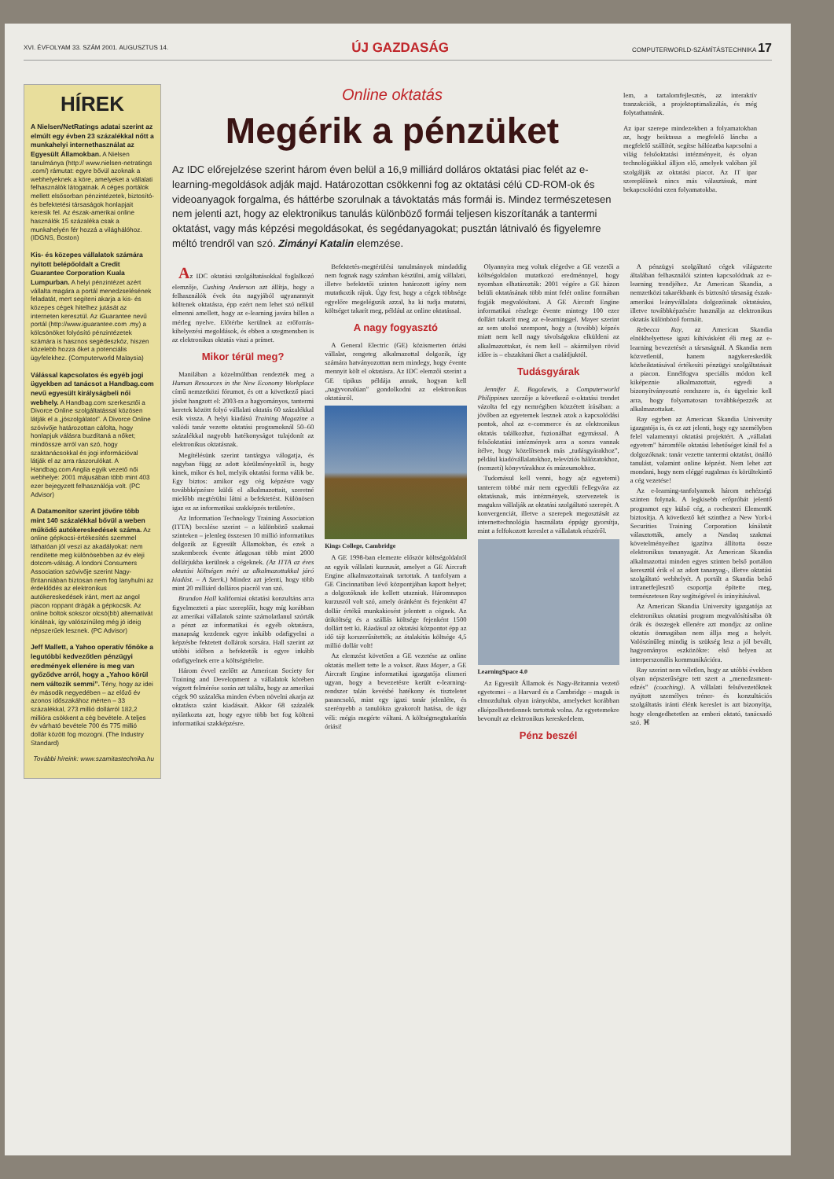XVI. ÉVFOLYAM 33. SZÁM 2001. AUGUSZTUS 14. ÚJ GAZDASÁG COMPUTERWORLD-SZÁMÍTÁSTECHNIKA 17
HÍREK
A Nielsen/NetRatings adatai szerint az elmúlt egy évben 23 százalékkal nőtt a munkahelyi internethasználat az Egyesült Államokban. A Nielsen tanulmánya (http:// www.nielsen-netratings .com/) rámutat: egyre bővül azoknak a webhelyeknek a köre, amelyeket a vállalati felhasználók látogatnak. A céges portálok mellett elsősorban pénzintézetek, biztosító- és befektetési társaságok honlapjait keresik fel. Az észak-amerikai online használók 15 százaléka csak a munkahelyén fér hozzá a világhálóhoz. (IDGNS, Boston)
Kis- és közepes vállalatok számára nyitott belépőoldalt a Credit Guarantee Corporation Kuala Lumpurban. A helyi pénzintézet azért vállalta magára a portál menedzselésének feladatát, mert segíteni akarja a kis- és közepes cégek hitelhez jutását az interneten keresztül. Az iGuarantee nevű portál (http://www.iguarantee.com .my) a kölcsönöket folyósító pénzintézetek számára is hasznos segédeszköz, hiszen közelebb hozza őket a potenciális ügyfelekhez. (Computerworld Malaysia)
Válással kapcsolatos és egyéb jogi ügyekben ad tanácsot a Handbag.com nevű egyesült királyságbeli női webhely. A Handbag.com szerkesztői a Divorce Online szolgáltatással közösen látják el a „jószolgálatot”. A Divorce Online szóvivője határozottan cáfolta, hogy honlapjuk válásra buzdítaná a nőket; mindössze arról van szó, hogy szaktanácsokkal és jogi információval látják el az arra rászorulókat. A Handbag.com Anglia egyik vezető női webhelye: 2001 májusában több mint 403 ezer bejegyzett felhasználója volt. (PC Advisor)
A Datamonitor szerint jövőre több mint 140 százalékkal bővül a weben működő autókereskedések száma. Az online gépkocsi-értékesítés szemmel láthatóan jól veszi az akadályokat: nem rendítette meg különösebben az év eleji dotcom-válság. A londoni Consumers Association szóvivője szerint Nagy-Britanniában biztosan nem fog lanyhulni az érdeklődés az elektronikus autókereskedések iránt, mert az angol piacon roppant drágák a gépkocsik. Az online boltok sokszor olcsó(bb) alternatívát kínálnak, így valószínűleg még jó ideig népszerűek lesznek. (PC Advisor)
Jeff Mallett, a Yahoo operatív főnöke a legutóbbi kedvezőtlen pénzügyi eredmények ellenére is meg van győződve arról, hogy a „Yahoo körül nem változik semmi”. Tény, hogy az idei év második negyedében – az előző év azonos időszakához mérten – 33 százalékkal, 273 millió dollárról 182,2 millióra csökkent a cég bevétele. A teljes év várható bevétele 700 és 775 millió dollár között fog mozogni. (The Industry Standard)
További híreink: www.szamitastechnika.hu
Online oktatás
Megérik a pénzüket
Az IDC előrejelzése szerint három éven belül a 16,9 milliárd dolláros oktatási piac felét az e-learning-megoldások adják majd. Határozottan csökkenni fog az oktatási célú CD-ROM-ok és videoanyagok forgalma, és háttérbe szorulnak a távoktatás más formái is. Mindez természetesen nem jelenti azt, hogy az elektronikus tanulás különböző formái teljesen kiszorítanák a tantermi oktatást, vagy más képzési megoldásokat, és segédanyagokat; pusztán látnivaló és figyelemre méltó trendről van szó. Zimányi Katalin elemzése.
lem, a tartalomfejlesztés, az interaktív tranzakciók, a projektoptimalizálás, és még folytathatnánk.
Az ipar szerepe mindezekben a folyamatokban az, hogy beiktassa a megfelelő láncba a megfelelő szállítót, segítse hálózatba kapcsolni a világ felsőoktatási intézményeit, és olyan technológiákkal álljon elő, amelyek valóban jól szolgálják az oktatási piacot. Az IT ipar szereplőinek nincs más választásuk, mint bekapcsolódni ezen folyamatokba.
Az IDC oktatási szolgáltatásokkal foglalkozó elemzője, Cushing Anderson azt állítja, hogy a felhasználók évek óta nagyjából ugyanannyit költenek oktatásra, épp ezért nem lehet szó nélkül elmenni amellett, hogy az e-learning javára billen a mérleg nyelve. Előtérbe kerülnek az erőforrás-kihelyezési megoldások, és ebben a szegmensben is az elektronikus oktatás viszi a prímet.
Mikor térül meg?
Manilában a közelmúltban rendezték meg a Human Resources in the New Economy Workplace című nemzetközi fórumot, és ott a következő piaci jóslat hangzott el: 2003-ra a hagyományos, tantermi keretek között folyó vállalati oktatás 60 százalékkal esik vissza. A helyi kiadású Training Magazine a valódi tanár vezette oktatási programoknál 50–60 százalékkal nagyobb hatékonyságot tulajdonít az elektronikus oktatásnak.
Megítélésünk szerint tantárgya válogatja, és nagyban függ az adott körülményektől is, hogy kinek, mikor és hol, melyik oktatási forma válik be. Egy biztos: amikor egy cég képzésre vagy továbbképzésre küldi el alkalmazottait, szeretné mielőbb megtérülni látni a befektetést. Különösen igaz ez az informatikai szakképzés területére.
Az Information Technology Training Association (ITTA) becslése szerint – a különböző szakmai szinteken – jelenleg összesen 10 millió informatikus dolgozik az Egyesült Államokban, és ezek a szakemberek évente átlagosan több mint 2000 dollárjukba kerülnek a cégeknek. (Az ITTA az éves oktatási költségen méri az alkalmazottakkal járó kiadást. – A Szerk.) Mindez azt jelenti, hogy több mint 20 milliárd dolláros piacról van szó.
Brandon Hall kaliforniai oktatási konzultáns arra figyelmezteti a piac szereplőit, hogy míg korábban az amerikai vállalatok szinte számolatlanul szórták a pénzt az informatikai és egyéb oktatásra, manapság kezdenek egyre inkább odafigyelni a képzésbe fektetett dollárok sorsára. Hall szerint az utóbbi időben a befektetők is egyre inkább odafigyelnek erre a költségtételre.
Három évvel ezelőtt az American Society for Training and Development a vállalatok körében végzett felmérése során azt találta, hogy az amerikai cégek 90 százaléka minden évben növelni akarja az oktatásra szánt kiadásait. Akkor 68 százalék nyilatkozta azt, hogy egyre több bet fog költeni informatikai szakképzésre.
Befektetés-megtérülési tanulmányok mindaddig nem fognak nagy számban készülni, amíg vállalati, illetve befektetői szinten határozott igény nem mutatkozik rájuk. Úgy fest, hogy a cégek többsége egyelőre megelégszik azzal, ha ki tudja mutatni, költséget takarít meg, például az online oktatással.
A nagy fogyasztó
A General Electric (GE) közismerten óriási vállalat, rengeteg alkalmazottal dolgozik, így számára hatványozottan nem mindegy, hogy évente mennyit költ el oktatásra. Az IDC elemzői szerint a GE tipikus példája annak, hogyan kell „nagyvonalúan” gondolkodni az elektronikus oktatásról.
Kings College, Cambridge
A GE 1998-ban elemezte először költségoldalról az egyik vállalati kurzusát, amelyet a GE Aircraft Engine alkalmazottainak tartottak. A tanfolyam a GE Cincinnatiban lévő központjában kapott helyet; a dolgozóknak ide kellett utazniuk. Háromnapos kurzusról volt szó, amely óránként és fejenként 47 dollár értékű munkakiesést jelentett a cégnek. Az útiköltség és a szállás költsége fejenként 1500 dollárt tett ki. Ráadásul az oktatási központot épp az idő tájt korszerűsítették; az átalakítás költsége 4,5 millió dollár volt!
Az elemzést követően a GE vezetése az online oktatás mellett tette le a voksot. Russ Mayer, a GE Aircraft Engine informatikai igazgatója elismeri ugyan, hogy a bevezetésre került e-learning-rendszer talán kevésbé hatékony és tiszteletet parancsoló, mint egy igazi tanár jelenléte, és szerényebb a tanulókra gyakorolt hatása, de úgy véli: mégis megérte váltani. A költségmegtakarítás óriási!
Olyannyira meg voltak elégedve a GE vezetői a költségoldalon mutatkozó eredménnyel, hogy nyomban elhatározták: 2001 végére a GE házon belüli oktatásának több mint felét online formában fogják megvalósítani. A GE Aircraft Engine informatikai részlege évente mintegy 100 ezer dollárt takarít meg az e-learninggel. Mayer szerint az sem utolsó szempont, hogy a (tovább) képzés miatt nem kell nagy távolságokra elküldeni az alkalmazottakat, és nem kell – akármilyen rövid időre is – elszakítani őket a családjuktól.
Tudásgyárak
Jennifer E. Bagalawis, a Computerworld Philippines szerzője a következő e-oktatási trendet vázolta fel egy nemrégiben közzétett írásában: a jövőben az egyetemek lesznek azok a kapcsolódási pontok, ahol az e-commerce és az elektronikus oktatás találkozhat, fuzionálhat egymással. A felsőoktatási intézmények arra a sorsra vannak ítélve, hogy közelítsenek más „tudásgyárakhoz”, például kiadóvállalatokhoz, televíziós hálózatokhoz, (nemzeti) könyvtárakhoz és múzeumokhoz.
Tudomásul kell venni, hogy a(z egyetemi) tanterem többé már nem egyedüli fellegvára az oktatásnak, más intézmények, szervezetek is magukra vállalják az oktatási szolgáltató szerepét. A konvergenciát, illetve a szerepek megosztását az internettechnológia használata éppúgy gyorsítja, mint a felfokozott kereslet a vállalatok részéről.
LearningSpace 4.0
Az Egyesült Államok és Nagy-Britannia vezető egyetemei – a Harvard és a Cambridge – maguk is elmozdultak olyan irányokba, amelyeket korábban elképzelhetetlennek tartottak volna. Az egyetemekre bevonult az elektronikus kereskedelem.
Pénz beszél
A pénzügyi szolgáltató cégek világszerte általában felhasználói szinten kapcsolódnak az e-learning trendjéhez. Az American Skandia, a nemzetközi takarékbank és biztosító társaság észak-amerikai leányvállalata dolgozóinak oktatására, illetve továbbképzésére használja az elektronikus oktatás különböző formáit.
Rebecca Ray, az American Skandia elnökhelyettese igazi kihívásként éli meg az e-learning bevezetését a társaságnál. A Skandia nem közvetlenül, hanem nagykereskedők közbeiktatásával értékesíti pénzügyi szolgáltatásait a piacon. Ennélfogva speciális módon kell kiképeznie alkalmazottait, egyedi a bizonyítványosztó rendszere is, és ügyelnie kell arra, hogy folyamatosan továbbképezzék az alkalmazottakat.
Ray egyben az American Skandia University igazgatója is, és ez azt jelenti, hogy egy személyben felel valamennyi oktatási projektért. A „vállalati egyetem” háromféle oktatási lehetőséget kínál fel a dolgozóknak: tanár vezette tantermi oktatást, önálló tanulást, valamint online képzést. Nem lehet azt mondani, hogy nem eléggé rugalmas és körültekintő a cég vezetése!
Az e-learning-tanfolyamok három nehézségi szinten folynak. A legkisebb erőpróbát jelentő programot egy külső cég, a rochesteri ElementK biztosítja. A következő két szinthez a New York-i Securities Training Corporation kínálatát választották, amely a Nasdaq szakmai követelményeihez igazítva állította össze elektronikus tananyagát. Az American Skandia alkalmazottai minden egyes szinten belső portálon keresztül érik el az adott tananyag-, illetve oktatási szolgáltató webhelyét. A portált a Skandia belső intranetfejlesztő csoportja építette meg, természetesen Ray segítségével és irányításával.
Az American Skandia University igazgatója az elektronikus oktatási program megvalósításába ölt órák és összegek ellenére azt mondja: az online oktatás önmagában nem állja meg a helyét. Valószínűleg mindig is szükség lesz a jól bevált, hagyományos eszközökre: első helyen az interperszonális kommunikációra.
Ray szerint nem véletlen, hogy az utóbbi években olyan népszerűségre tett szert a „menedzsment-edzés” (coaching). A vállalati felsővezetőknek nyújtott személyes tréner- és konzultációs szolgáltatás iránti élénk kereslet is azt bizonyítja, hogy elengedhetetlen az emberi oktató, tanácsadó szó. ⌘